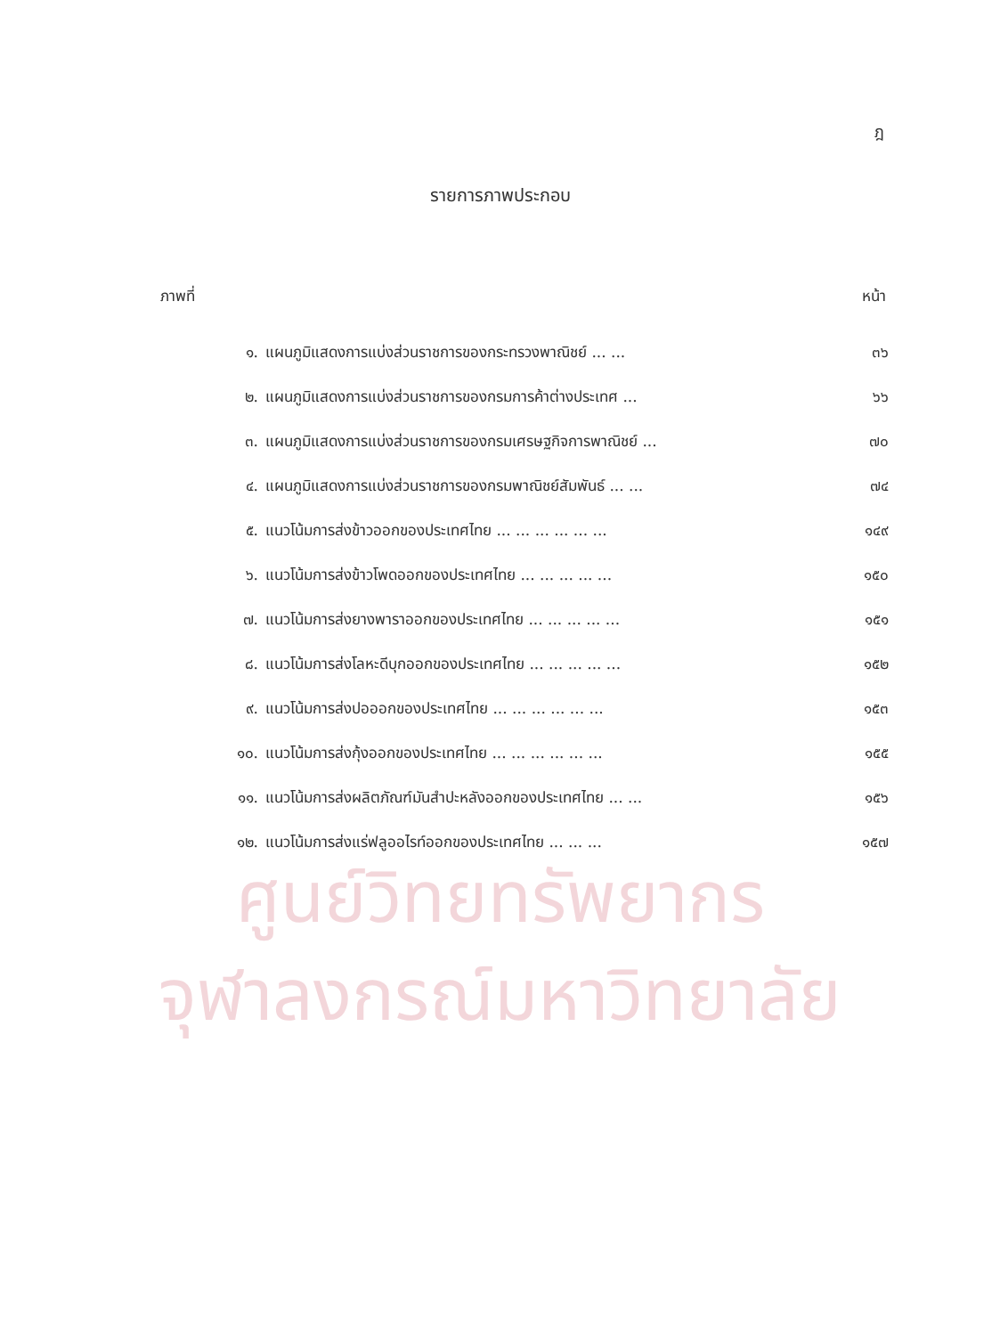ฎ
รายการภาพประกอบ
ภาพที่ หน้า
| ๑. | แผนภูมิแสดงการแบ่งส่วนราชการของกระทรวงพาณิชย์ ... ... | ๓๖ |
| ๒. | แผนภูมิแสดงการแบ่งส่วนราชการของกรมการค้าต่างประเทศ ... | ๖๖ |
| ๓. | แผนภูมิแสดงการแบ่งส่วนราชการของกรมเศรษฐกิจการพาณิชย์ ... | ๗๐ |
| ๔. | แผนภูมิแสดงการแบ่งส่วนราชการของกรมพาณิชย์สัมพันธ์ ... ... | ๗๔ |
| ๕. | แนวโน้มการส่งข้าวออกของประเทศไทย ... ... ... ... ... ... | ๑๔๙ |
| ๖. | แนวโน้มการส่งข้าวโพดออกของประเทศไทย ... ... ... ... ... | ๑๕๐ |
| ๗. | แนวโน้มการส่งยางพาราออกของประเทศไทย ... ... ... ... ... | ๑๕๑ |
| ๘. | แนวโน้มการส่งโลหะดีบุกออกของประเทศไทย ... ... ... ... ... | ๑๕๒ |
| ๙. | แนวโน้มการส่งปอออกของประเทศไทย ... ... ... ... ... ... | ๑๕๓ |
| ๑๐. | แนวโน้มการส่งกุ้งออกของประเทศไทย ... ... ... ... ... ... | ๑๕๕ |
| ๑๑. | แนวโน้มการส่งผลิตภัณฑ์มันสำปะหลังออกของประเทศไทย ... ... | ๑๕๖ |
| ๑๒. | แนวโน้มการส่งแร่ฟลูออไรท์ออกของประเทศไทย ... ... ... | ๑๕๗ |
ศูนย์วิทยทรัพยากร
จุฬาลงกรณ์มหาวิทยาลัย